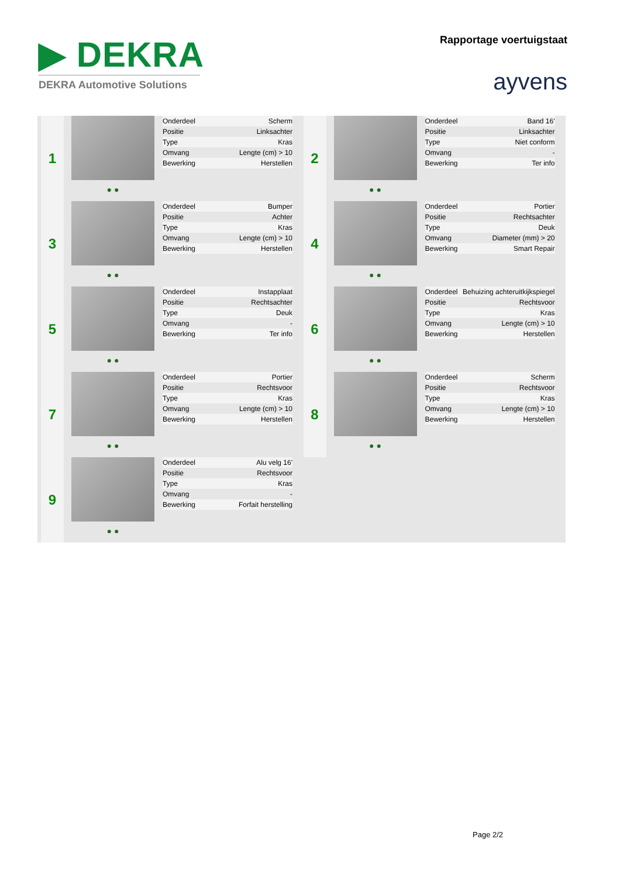▶ DEKRA
DEKRA Automotive Solutions
Rapportage voertuigstaat
ayvens
1
● ●
| Onderdeel | Scherm |
| Positie | Linksachter |
| Type | Kras |
| Omvang | Lengte (cm) > 10 |
| Bewerking | Herstellen |
2
● ●
| Onderdeel | Band 16' |
| Positie | Linksachter |
| Type | Niet conform |
| Omvang | - |
| Bewerking | Ter info |
3
● ●
| Onderdeel | Bumper |
| Positie | Achter |
| Type | Kras |
| Omvang | Lengte (cm) > 10 |
| Bewerking | Herstellen |
4
● ●
| Onderdeel | Portier |
| Positie | Rechtsachter |
| Type | Deuk |
| Omvang | Diameter (mm) > 20 |
| Bewerking | Smart Repair |
5
● ●
| Onderdeel | Instapplaat |
| Positie | Rechtsachter |
| Type | Deuk |
| Omvang | - |
| Bewerking | Ter info |
6
● ●
| Onderdeel | Behuizing achteruitkijkspiegel |
| Positie | Rechtsvoor |
| Type | Kras |
| Omvang | Lengte (cm) > 10 |
| Bewerking | Herstellen |
7
● ●
| Onderdeel | Portier |
| Positie | Rechtsvoor |
| Type | Kras |
| Omvang | Lengte (cm) > 10 |
| Bewerking | Herstellen |
8
● ●
| Onderdeel | Scherm |
| Positie | Rechtsvoor |
| Type | Kras |
| Omvang | Lengte (cm) > 10 |
| Bewerking | Herstellen |
9
● ●
| Onderdeel | Alu velg 16' |
| Positie | Rechtsvoor |
| Type | Kras |
| Omvang | - |
| Bewerking | Forfait herstelling |
Page 2/2